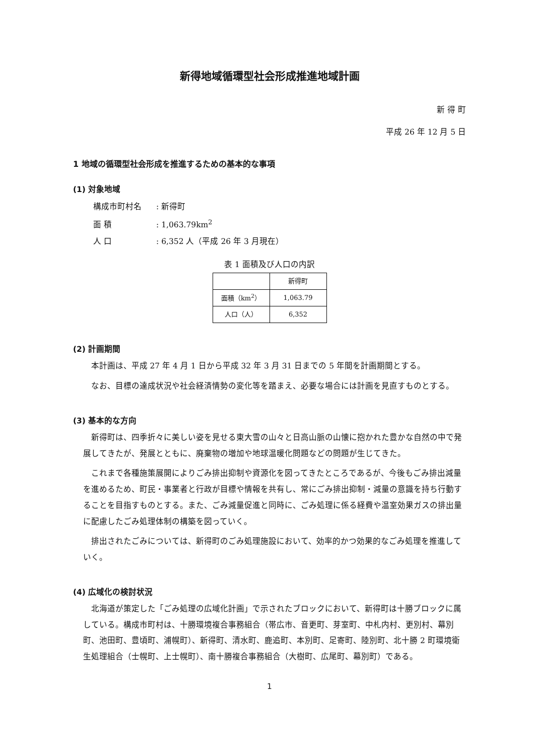新得地域循環型社会形成推進地域計画
新 得 町
平成 26 年 12 月 5 日
1 地域の循環型社会形成を推進するための基本的な事項
(1) 対象地域
構成市町村名: 新得町
面 積: 1,063.79km<sup>2</sup>
人 口: 6,352 人（平成 26 年 3 月現在）
表 1 面積及び人口の内訳
| | 新得町 |
| --- | --- |
| 面積（km<sup>2</sup>） | 1,063.79 |
| 人口（人） | 6,352 |
(2) 計画期間
本計画は、平成 27 年 4 月 1 日から平成 32 年 3 月 31 日までの 5 年間を計画期間とする。
なお、目標の達成状況や社会経済情勢の変化等を踏まえ、必要な場合には計画を見直すものとする。
(3) 基本的な方向
新得町は、四季折々に美しい姿を見せる東大雪の山々と日高山脈の山懐に抱かれた豊かな自然の中で発展してきたが、発展とともに、廃棄物の増加や地球温暖化問題などの問題が生じてきた。
これまで各種施策展開によりごみ排出抑制や資源化を図ってきたところであるが、今後もごみ排出減量を進めるため、町民・事業者と行政が目標や情報を共有し、常にごみ排出抑制・減量の意識を持ち行動することを目指すものとする。また、ごみ減量促進と同時に、ごみ処理に係る経費や温室効果ガスの排出量に配慮したごみ処理体制の構築を図っていく。
排出されたごみについては、新得町のごみ処理施設において、効率的かつ効果的なごみ処理を推進していく。
(4) 広域化の検討状況
北海道が策定した「ごみ処理の広域化計画」で示されたブロックにおいて、新得町は十勝ブロックに属している。構成市町村は、十勝環境複合事務組合（帯広市、音更町、芽室町、中札内村、更別村、幕別町、池田町、豊頃町、浦幌町）、新得町、清水町、鹿追町、本別町、足寄町、陸別町、北十勝 2 町環境衛生処理組合（士幌町、上士幌町）、南十勝複合事務組合（大樹町、広尾町、幕別町）である。
1